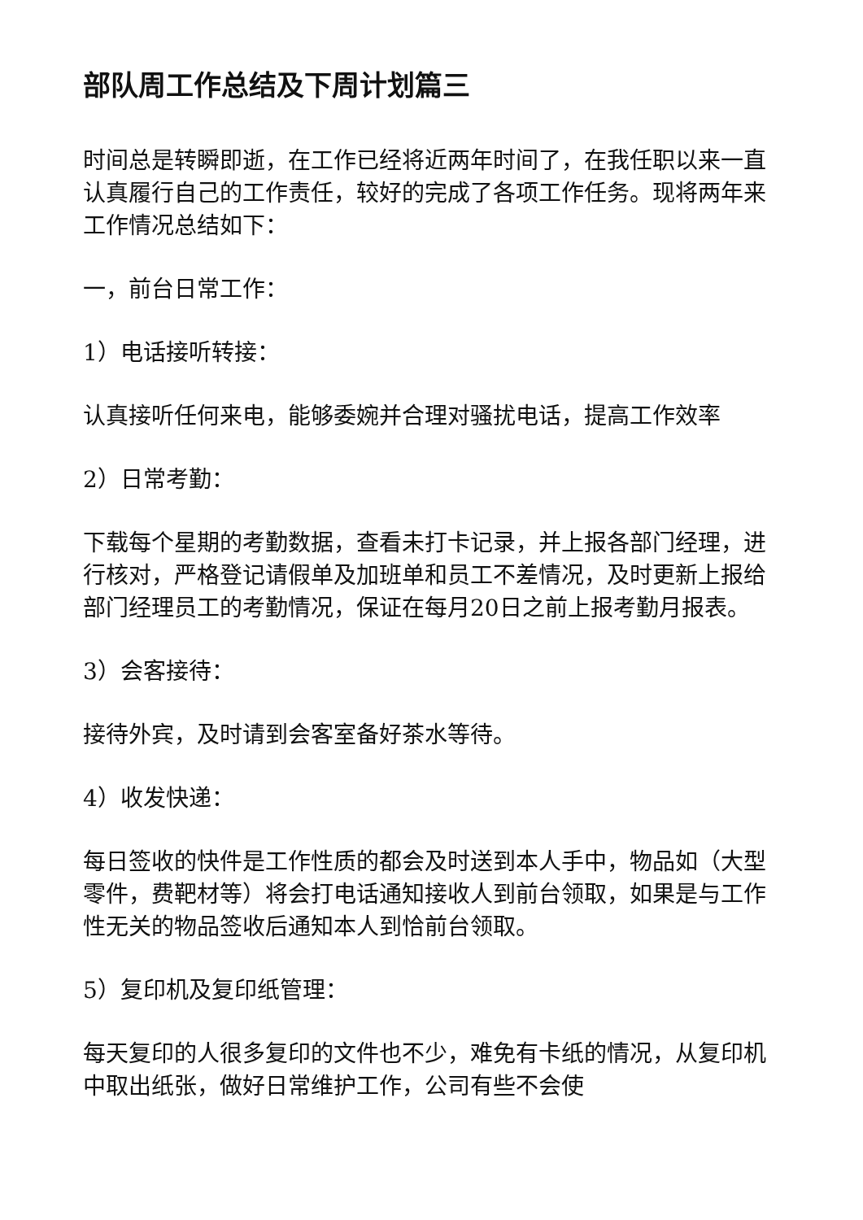部队周工作总结及下周计划篇三
时间总是转瞬即逝，在工作已经将近两年时间了，在我任职以来一直认真履行自己的工作责任，较好的完成了各项工作任务。现将两年来工作情况总结如下：
一，前台日常工作：
1）电话接听转接：
认真接听任何来电，能够委婉并合理对骚扰电话，提高工作效率
2）日常考勤：
下载每个星期的考勤数据，查看未打卡记录，并上报各部门经理，进行核对，严格登记请假单及加班单和员工不差情况，及时更新上报给部门经理员工的考勤情况，保证在每月20日之前上报考勤月报表。
3）会客接待：
接待外宾，及时请到会客室备好茶水等待。
4）收发快递：
每日签收的快件是工作性质的都会及时送到本人手中，物品如（大型零件，费靶材等）将会打电话通知接收人到前台领取，如果是与工作性无关的物品签收后通知本人到恰前台领取。
5）复印机及复印纸管理：
每天复印的人很多复印的文件也不少，难免有卡纸的情况，从复印机中取出纸张，做好日常维护工作，公司有些不会使